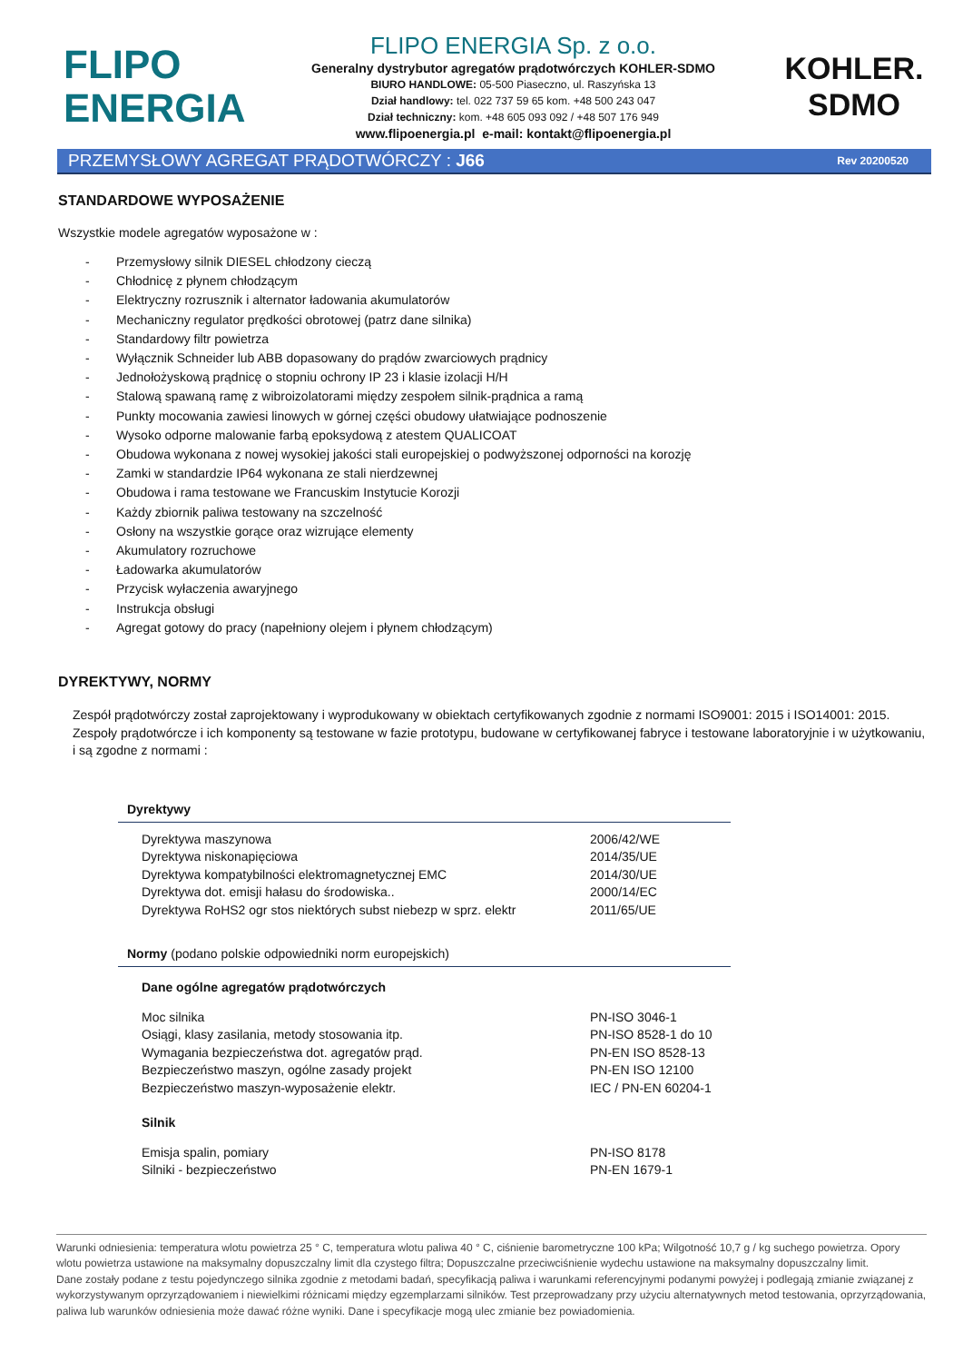FLIPO
ENERGIA
FLIPO ENERGIA Sp. z o.o.
Generalny dystrybutor agregatów prądotwórczych KOHLER-SDMO
BIURO HANDLOWE: 05-500 Piaseczno, ul. Raszyńska 13
Dział handlowy: tel. 022 737 59 65 kom. +48 500 243 047
Dział techniczny: kom. +48 605 093 092 / +48 507 176 949
www.flipoenergia.pl e-mail: kontakt@flipoenergia.pl
KOHLER.
SDMO
PRZEMYSŁOWY AGREGAT PRĄDOTWÓRCZY : J66 Rev 20200520
STANDARDOWE WYPOSAŻENIE
Wszystkie modele agregatów wyposażone w :
- Przemysłowy silnik DIESEL chłodzony cieczą
- Chłodnicę z płynem chłodzącym
- Elektryczny rozrusznik i alternator ładowania akumulatorów
- Mechaniczny regulator prędkości obrotowej (patrz dane silnika)
- Standardowy filtr powietrza
- Wyłącznik Schneider lub ABB dopasowany do prądów zwarciowych prądnicy
- Jednołożyskową prądnicę o stopniu ochrony IP 23 i klasie izolacji H/H
- Stalową spawaną ramę z wibroizolatorami między zespołem silnik-prądnica a ramą
- Punkty mocowania zawiesi linowych w górnej części obudowy ułatwiające podnoszenie
- Wysoko odporne malowanie farbą epoksydową z atestem QUALICOAT
- Obudowa wykonana z nowej wysokiej jakości stali europejskiej o podwyższonej odporności na korozję
- Zamki w standardzie IP64 wykonana ze stali nierdzewnej
- Obudowa i rama testowane we Francuskim Instytucie Korozji
- Każdy zbiornik paliwa testowany na szczelność
- Osłony na wszystkie gorące oraz wizrujące elementy
- Akumulatory rozruchowe
- Ładowarka akumulatorów
- Przycisk wyłaczenia awaryjnego
- Instrukcja obsługi
- Agregat gotowy do pracy (napełniony olejem i płynem chłodzącym)
DYREKTYWY, NORMY
Zespół prądotwórczy został zaprojektowany i wyprodukowany w obiektach certyfikowanych zgodnie z normami ISO9001: 2015 i ISO14001: 2015. Zespoły prądotwórcze i ich komponenty są testowane w fazie prototypu, budowane w certyfikowanej fabryce i testowane laboratoryjnie i w użytkowaniu, i są zgodne z normami :
| Dyrektywy | |
| --- | --- |
| Dyrektywa maszynowa | 2006/42/WE |
| Dyrektywa niskonapięciowa | 2014/35/UE |
| Dyrektywa kompatybilności elektromagnetycznej EMC | 2014/30/UE |
| Dyrektywa dot. emisji hałasu do środowiska.. | 2000/14/EC |
| Dyrektywa RoHS2 ogr stos niektórych subst niebezp w sprz. elektr | 2011/65/UE |
| Normy (podano polskie odpowiedniki norm europejskich) | |
| Dane ogólne agregatów prądotwórczych | |
| Moc silnika | PN-ISO 3046-1 |
| Osiągi, klasy zasilania, metody stosowania itp. | PN-ISO 8528-1 do 10 |
| Wymagania bezpieczeństwa dot. agregatów prąd. | PN-EN ISO 8528-13 |
| Bezpieczeństwo maszyn, ogólne zasady projekt | PN-EN ISO 12100 |
| Bezpieczeństwo maszyn-wyposażenie elektr. | IEC / PN-EN 60204-1 |
| Silnik | |
| Emisja spalin, pomiary | PN-ISO 8178 |
| Silniki - bezpieczeństwo | PN-EN 1679-1 |
Warunki odniesienia: temperatura wlotu powietrza 25 ° C, temperatura wlotu paliwa 40 ° C, ciśnienie barometryczne 100 kPa; Wilgotność 10,7 g / kg suchego powietrza. Opory wlotu powietrza ustawione na maksymalny dopuszczalny limit dla czystego filtra; Dopuszczalne przeciwciśnienie wydechu ustawione na maksymalny dopuszczalny limit.
Dane zostały podane z testu pojedynczego silnika zgodnie z metodami badań, specyfikacją paliwa i warunkami referencyjnymi podanymi powyżej i podlegają zmianie związanej z wykorzystywanym oprzyrządowaniem i niewielkimi różnicami między egzemplarzami silników. Test przeprowadzany przy użyciu alternatywnych metod testowania, oprzyrządowania, paliwa lub warunków odniesienia może dawać różne wyniki. Dane i specyfikacje mogą ulec zmianie bez powiadomienia.